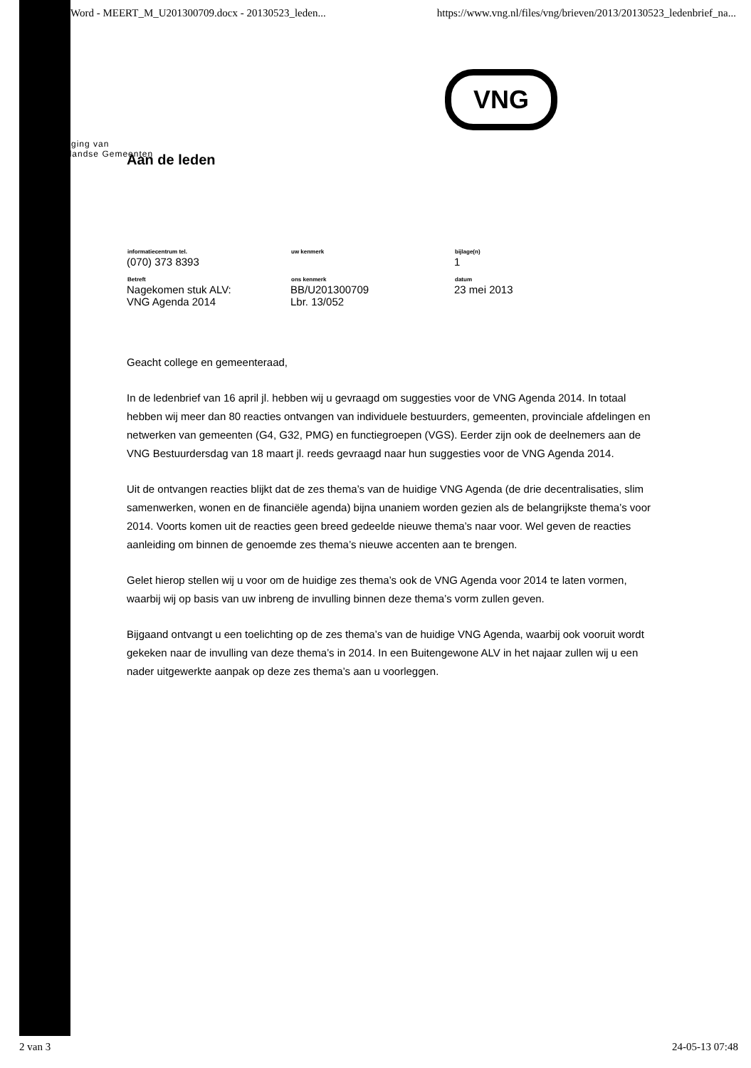Word - MEERT_M_U201300709.docx - 20130523_leden... https://www.vng.nl/files/vng/brieven/2013/20130523_ledenbrief_na...
VNG
Vereniging van
Nederlandse Gemeenten
Aan de leden
| informatiecentrum tel. | uw kenmerk | bijlage(n) |
| --- | --- | --- |
| (070) 373 8393 | | 1 |
| Betreft | ons kenmerk | datum |
| Nagekomen stuk ALV: VNG Agenda 2014 | BB/U201300709 Lbr. 13/052 | 23 mei 2013 |
Geacht college en gemeenteraad,
In de ledenbrief van 16 april jl. hebben wij u gevraagd om suggesties voor de VNG Agenda 2014. In totaal hebben wij meer dan 80 reacties ontvangen van individuele bestuurders, gemeenten, provinciale afdelingen en netwerken van gemeenten (G4, G32, PMG) en functiegroepen (VGS). Eerder zijn ook de deelnemers aan de VNG Bestuurdersdag van 18 maart jl. reeds gevraagd naar hun suggesties voor de VNG Agenda 2014.
Uit de ontvangen reacties blijkt dat de zes thema’s van de huidige VNG Agenda (de drie decentralisaties, slim samenwerken, wonen en de financiële agenda) bijna unaniem worden gezien als de belangrijkste thema’s voor 2014. Voorts komen uit de reacties geen breed gedeelde nieuwe thema’s naar voor. Wel geven de reacties aanleiding om binnen de genoemde zes thema’s nieuwe accenten aan te brengen.
Gelet hierop stellen wij u voor om de huidige zes thema’s ook de VNG Agenda voor 2014 te laten vormen, waarbij wij op basis van uw inbreng de invulling binnen deze thema’s vorm zullen geven.
Bijgaand ontvangt u een toelichting op de zes thema’s van de huidige VNG Agenda, waarbij ook vooruit wordt gekeken naar de invulling van deze thema’s in 2014. In een Buitengewone ALV in het najaar zullen wij u een nader uitgewerkte aanpak op deze zes thema’s aan u voorleggen.
2 van 3 24-05-13 07:48